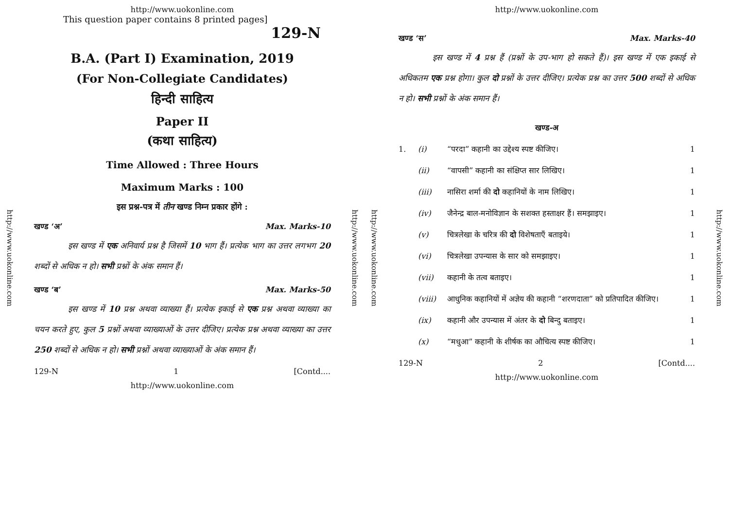http://www.uokonline.com
http://www.uokonline.com
This question paper contains 8 printed pages]
129-N
B.A. (Part I) Examination, 2019
(For Non-Collegiate Candidates)
हिन्दी साहित्य
Paper II
(कथा साहित्य)
Time Allowed : Three Hours
Maximum Marks : 100
इस प्रश्न-पत्र में तीन खण्ड निम्न प्रकार होंगे :
खण्ड ‘अ’ Max. Marks-10
इस खण्ड में एक अनिवार्य प्रश्न है जिसमें 10 भाग हैं। प्रत्येक भाग का उत्तर लगभग 20 शब्दों से अधिक न हो। सभी प्रश्नों के अंक समान हैं।
खण्ड ‘ब’ Max. Marks-50
इस खण्ड में 10 प्रश्न अथवा व्याख्या हैं। प्रत्येक इकाई से एक प्रश्न अथवा व्याख्या का चयन करते हुए, कुल 5 प्रश्नों अथवा व्याख्याओं के उत्तर दीजिए। प्रत्येक प्रश्न अथवा व्याख्या का उत्तर 250 शब्दों से अधिक न हो। सभी प्रश्नों अथवा व्याख्याओं के अंक समान हैं।
129-N 1 [Contd....
http://www.uokonline.com
http://www.uokonline.com
http://www.uokonline.com
http://www.uokonline.com
खण्ड ‘स’ Max. Marks-40
इस खण्ड में 4 प्रश्न हैं (प्रश्नों के उप-भाग हो सकते हैं)। इस खण्ड में एक इकाई से अधिकतम एक प्रश्न होगा। कुल दो प्रश्नों के उत्तर दीजिए। प्रत्येक प्रश्न का उत्तर 500 शब्दों से अधिक न हो। सभी प्रश्नों के अंक समान हैं।
खण्ड-अ
1. (i) “परदा” कहानी का उद्देश्य स्पष्ट कीजिए। 1
(ii) “वापसी” कहानी का संक्षिप्त सार लिखिए। 1
(iii) नासिरा शर्मा की दो कहानियों के नाम लिखिए। 1
(iv) जैनेन्द्र बाल-मनोविज्ञान के सशक्त हस्ताक्षर हैं। समझाइए। 1
(v) चित्रलेखा के चरित्र की दो विशेषताएँ बताइये। 1
(vi) चित्रलेखा उपन्यास के सार को समझाइए। 1
(vii) कहानी के तत्व बताइए। 1
(viii) आधुनिक कहानियों में अज्ञेय की कहानी “शरणदाता” को प्रतिपादित कीजिए। 1
(ix) कहानी और उपन्यास में अंतर के दो बिन्दु बताइए। 1
(x) “मधुआ” कहानी के शीर्षक का औचित्य स्पष्ट कीजिए। 1
129-N 2 [Contd....
http://www.uokonline.com
http://www.uokonline.com